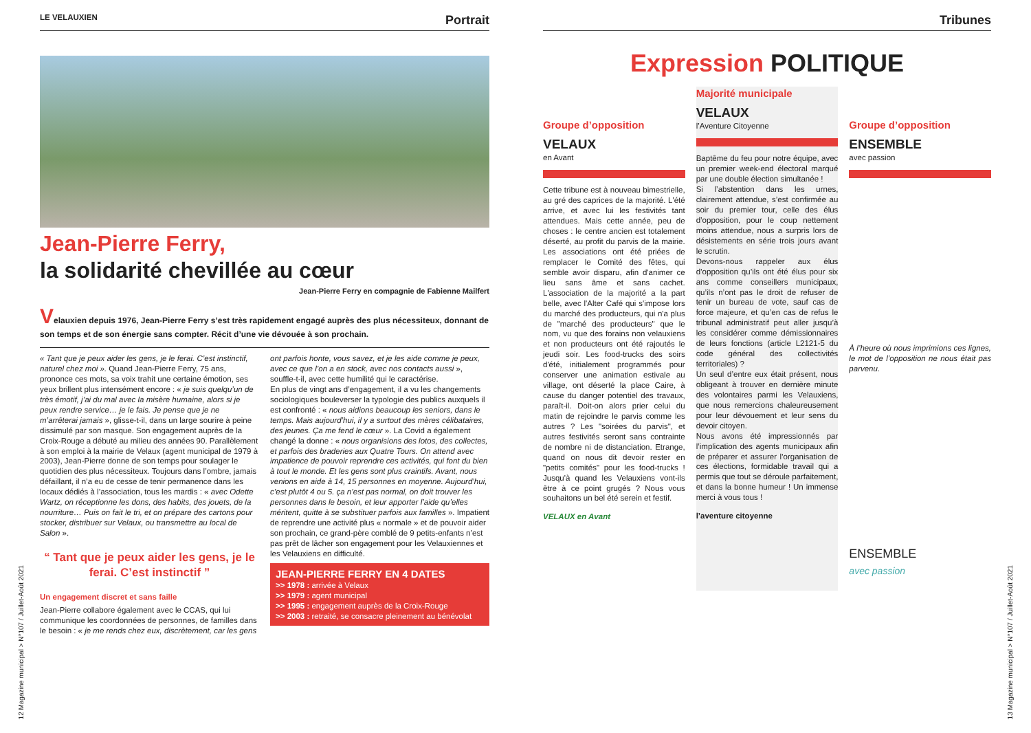LE VELAUXIEN Portrait
Jean-Pierre Ferry,
la solidarité chevillée au cœur
Jean-Pierre Ferry en compagnie de Fabienne Mailfert
Velauxien depuis 1976, Jean-Pierre Ferry s’est très rapidement engagé auprès des plus nécessiteux, donnant de son temps et de son énergie sans compter. Récit d’une vie dévouée à son prochain.
« Tant que je peux aider les gens, je le ferai. C’est instinctif, naturel chez moi ». Quand Jean-Pierre Ferry, 75 ans, prononce ces mots, sa voix trahit une certaine émotion, ses yeux brillent plus intensément encore : « je suis quelqu’un de très émotif, j’ai du mal avec la misère humaine, alors si je peux rendre service… je le fais. Je pense que je ne m’arrêterai jamais », glisse-t-il, dans un large sourire à peine dissimulé par son masque. Son engagement auprès de la Croix-Rouge a débuté au milieu des années 90. Parallèlement à son emploi à la mairie de Velaux (agent municipal de 1979 à 2003), Jean-Pierre donne de son temps pour soulager le quotidien des plus nécessiteux. Toujours dans l’ombre, jamais défaillant, il n’a eu de cesse de tenir permanence dans les locaux dédiés à l’association, tous les mardis : « avec Odette Wartz, on réceptionne les dons, des habits, des jouets, de la nourriture… Puis on fait le tri, et on prépare des cartons pour stocker, distribuer sur Velaux, ou transmettre au local de Salon ».
“ Tant que je peux aider les gens, je le ferai. C’est instinctif ”
Un engagement discret et sans faille
Jean-Pierre collabore également avec le CCAS, qui lui communique les coordonnées de personnes, de familles dans le besoin : « je me rends chez eux, discrètement, car les gens ont parfois honte, vous savez, et je les aide comme je peux, avec ce que l’on a en stock, avec nos contacts aussi », souffle-t-il, avec cette humilité qui le caractérise.
En plus de vingt ans d’engagement, il a vu les changements sociologiques bouleverser la typologie des publics auxquels il est confronté : « nous aidions beaucoup les seniors, dans le temps. Mais aujourd’hui, il y a surtout des mères célibataires, des jeunes. Ça me fend le cœur ». La Covid a également changé la donne : « nous organisions des lotos, des collectes, et parfois des braderies aux Quatre Tours. On attend avec impatience de pouvoir reprendre ces activités, qui font du bien à tout le monde. Et les gens sont plus craintifs. Avant, nous venions en aide à 14, 15 personnes en moyenne. Aujourd’hui, c’est plutôt 4 ou 5. ça n’est pas normal, on doit trouver les personnes dans le besoin, et leur apporter l’aide qu’elles méritent, quitte à se substituer parfois aux familles ». Impatient de reprendre une activité plus « normale » et de pouvoir aider son prochain, ce grand-père comblé de 9 petits-enfants n’est pas prêt de lâcher son engagement pour les Velauxiennes et les Velauxiens en difficulté.
JEAN-PIERRE FERRY EN 4 DATES
>> 1978 : arrivée à Velaux
>> 1979 : agent municipal
>> 1995 : engagement auprès de la Croix-Rouge
>> 2003 : retraité, se consacre pleinement au bénévolat
12 Magazine municipal > N°107 / Juillet-Août 2021
Tribunes
Expression POLITIQUE
Groupe d’opposition
VELAUX
en Avant
Cette tribune est à nouveau bimestrielle, au gré des caprices de la majorité. L'été arrive, et avec lui les festivités tant attendues. Mais cette année, peu de choses : le centre ancien est totalement déserté, au profit du parvis de la mairie. Les associations ont été priées de remplacer le Comité des fêtes, qui semble avoir disparu, afin d'animer ce lieu sans âme et sans cachet. L'association de la majorité a la part belle, avec l'Alter Café qui s'impose lors du marché des producteurs, qui n'a plus de "marché des producteurs" que le nom, vu que des forains non velauxiens et non producteurs ont été rajoutés le jeudi soir. Les food-trucks des soirs d'été, initialement programmés pour conserver une animation estivale au village, ont déserté la place Caire, à cause du danger potentiel des travaux, paraît-il. Doit-on alors prier celui du matin de rejoindre le parvis comme les autres ? Les "soirées du parvis", et autres festivités seront sans contrainte de nombre ni de distanciation. Etrange, quand on nous dit devoir rester en "petits comités" pour les food-trucks ! Jusqu'à quand les Velauxiens vont-ils être à ce point grugés ? Nous vous souhaitons un bel été serein et festif.
VELAUX en Avant
Majorité municipale
VELAUX
l’Aventure Citoyenne
Baptême du feu pour notre équipe, avec un premier week-end électoral marqué par une double élection simultanée !
Si l’abstention dans les urnes, clairement attendue, s’est confirmée au soir du premier tour, celle des élus d’opposition, pour le coup nettement moins attendue, nous a surpris lors de désistements en série trois jours avant le scrutin.
Devons-nous rappeler aux élus d’opposition qu’ils ont été élus pour six ans comme conseillers municipaux, qu’ils n’ont pas le droit de refuser de tenir un bureau de vote, sauf cas de force majeure, et qu’en cas de refus le tribunal administratif peut aller jusqu’à les considérer comme démissionnaires de leurs fonctions (article L2121-5 du code général des collectivités territoriales) ?
Un seul d’entre eux était présent, nous obligeant à trouver en dernière minute des volontaires parmi les Velauxiens, que nous remercions chaleureusement pour leur dévouement et leur sens du devoir citoyen.
Nous avons été impressionnés par l’implication des agents municipaux afin de préparer et assurer l’organisation de ces élections, formidable travail qui a permis que tout se déroule parfaitement, et dans la bonne humeur ! Un immense merci à vous tous !
l’aventure citoyenne
Groupe d’opposition
ENSEMBLE
avec passion
À l’heure où nous imprimions ces lignes, le mot de l’opposition ne nous était pas parvenu.
ENSEMBLE
avec passion
13 Magazine municipal > N°107 / Juillet-Août 2021